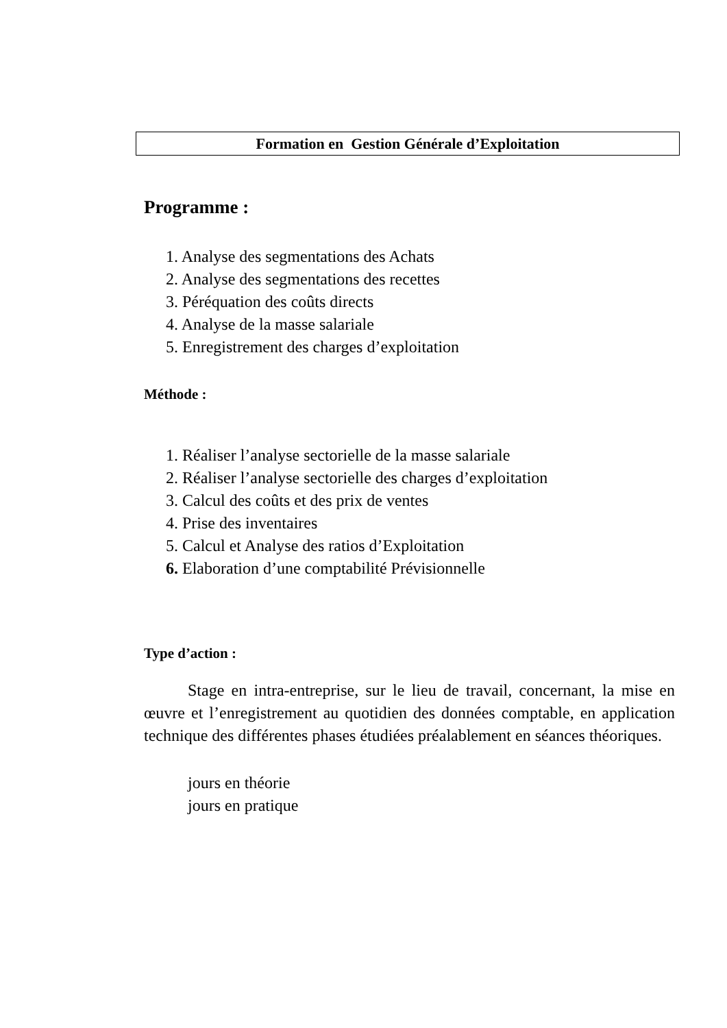Formation en Gestion Générale d’Exploitation
Programme :
1. Analyse des segmentations des Achats
2. Analyse des segmentations des recettes
3. Péréquation des coûts directs
4. Analyse de la masse salariale
5. Enregistrement des charges d’exploitation
Méthode :
1. Réaliser l’analyse sectorielle de la masse salariale
2. Réaliser l’analyse sectorielle des charges d’exploitation
3. Calcul des coûts et des prix de ventes
4. Prise des inventaires
5. Calcul et Analyse des ratios d’Exploitation
6. Elaboration d’une comptabilité Prévisionnelle
Type d’action :
Stage en intra-entreprise, sur le lieu de travail, concernant, la mise en œuvre et l’enregistrement au quotidien des données comptable, en application technique des différentes phases étudiées préalablement en séances théoriques.
jours en théorie
jours en pratique